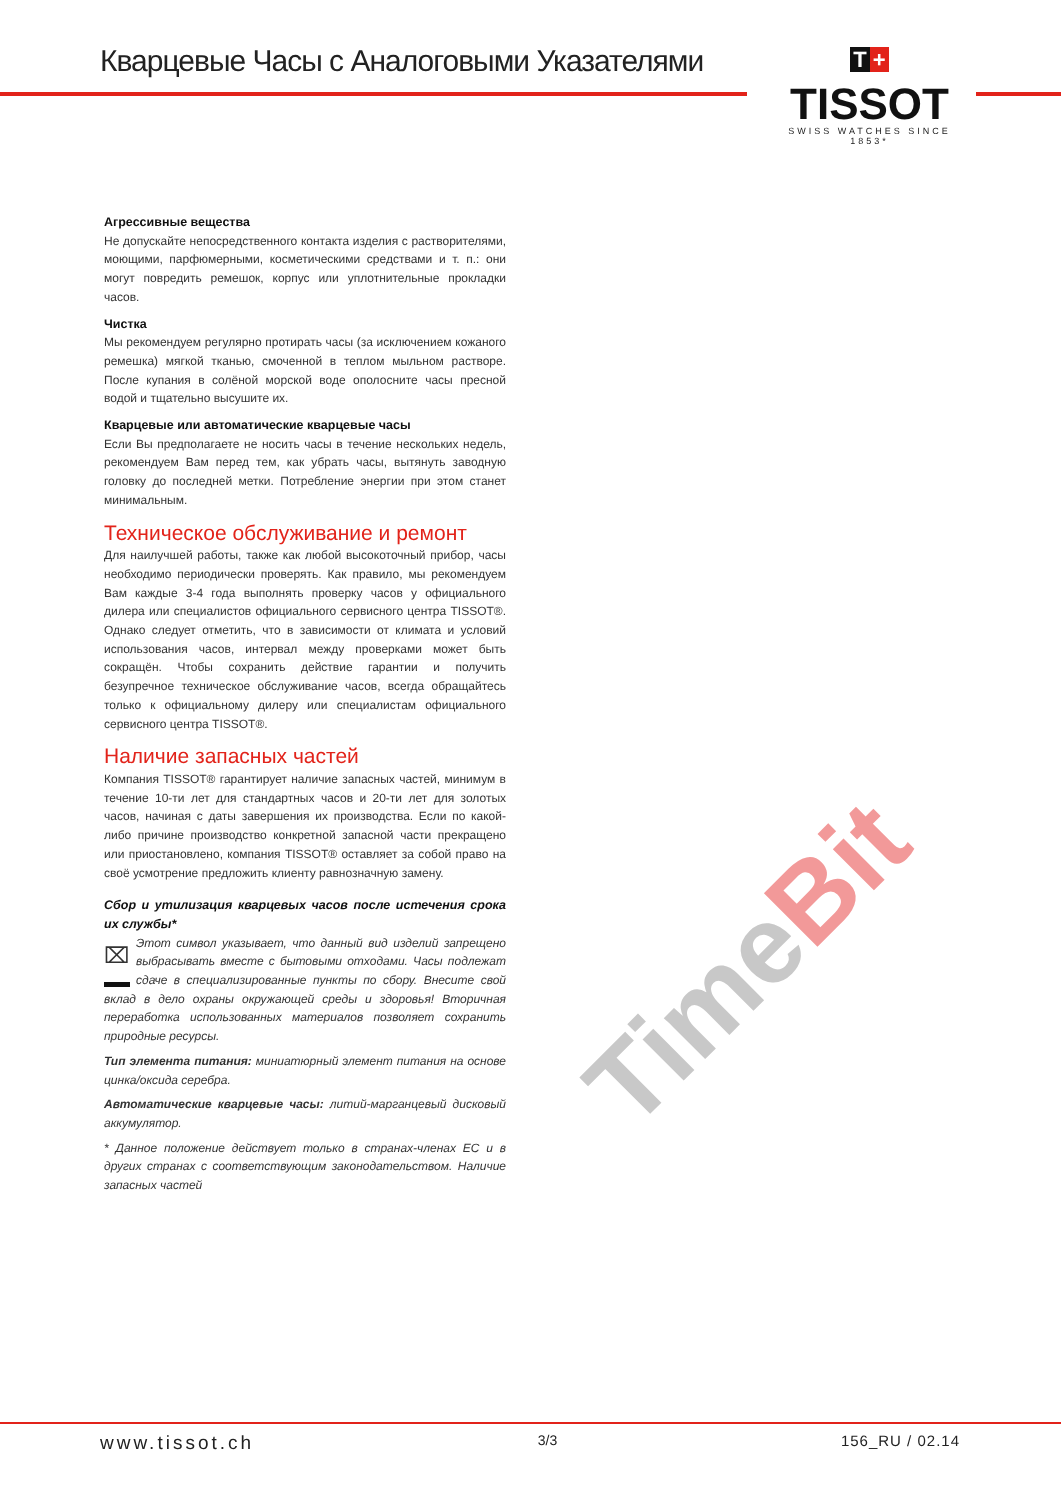Кварцевые Часы с Аналоговыми Указателями
T +
TISSOT
SWISS WATCHES SINCE 1853*
Агрессивные вещества
Не допускайте непосредственного контакта изделия с растворителями, моющими, парфюмерными, косметическими средствами и т. п.: они могут повредить ремешок, корпус или уплотнительные прокладки часов.
Чистка
Мы рекомендуем регулярно протирать часы (за исключением кожаного ремешка) мягкой тканью, смоченной в теплом мыльном растворе. После купания в солёной морской воде ополосните часы пресной водой и тщательно высушите их.
Кварцевые или автоматические кварцевые часы
Если Вы предполагаете не носить часы в течение нескольких недель, рекомендуем Вам перед тем, как убрать часы, вытянуть заводную головку до последней метки. Потребление энергии при этом станет минимальным.
Техническое обслуживание и ремонт
Для наилучшей работы, также как любой высокоточный прибор, часы необходимо периодически проверять. Как правило, мы рекомендуем Вам каждые 3-4 года выполнять проверку часов у официального дилера или специалистов официального сервисного центра TISSOT®. Однако следует отметить, что в зависимости от климата и условий использования часов, интервал между проверками может быть сокращён. Чтобы сохранить действие гарантии и получить безупречное техническое обслуживание часов, всегда обращайтесь только к официальному дилеру или специалистам официального сервисного центра TISSOT®.
Наличие запасных частей
Компания TISSOT® гарантирует наличие запасных частей, минимум в течение 10-ти лет для стандартных часов и 20-ти лет для золотых часов, начиная с даты завершения их производства. Если по какой-либо причине производство конкретной запасной части прекращено или приостановлено, компания TISSOT® оставляет за собой право на своё усмотрение предложить клиенту равнозначную замену.
Сбор и утилизация кварцевых часов после истечения срока их службы*
⌧ Этот символ указывает, что данный вид изделий запрещено выбрасывать вместе с бытовыми отходами. Часы подлежат сдаче в специализированные пункты по сбору. Внесите свой вклад в дело охраны окружающей среды и здоровья! Вторичная переработка использованных материалов позволяет сохранить природные ресурсы.
Тип элемента питания: миниатюрный элемент питания на основе цинка/оксида серебра.
Автоматические кварцевые часы: литий-марганцевый дисковый аккумулятор.
* Данное положение действует только в странах-членах ЕС и в других странах с соответствующим законодательством. Наличие запасных частей
TimeBit
www.tissot.ch 3/3 156_RU / 02.14